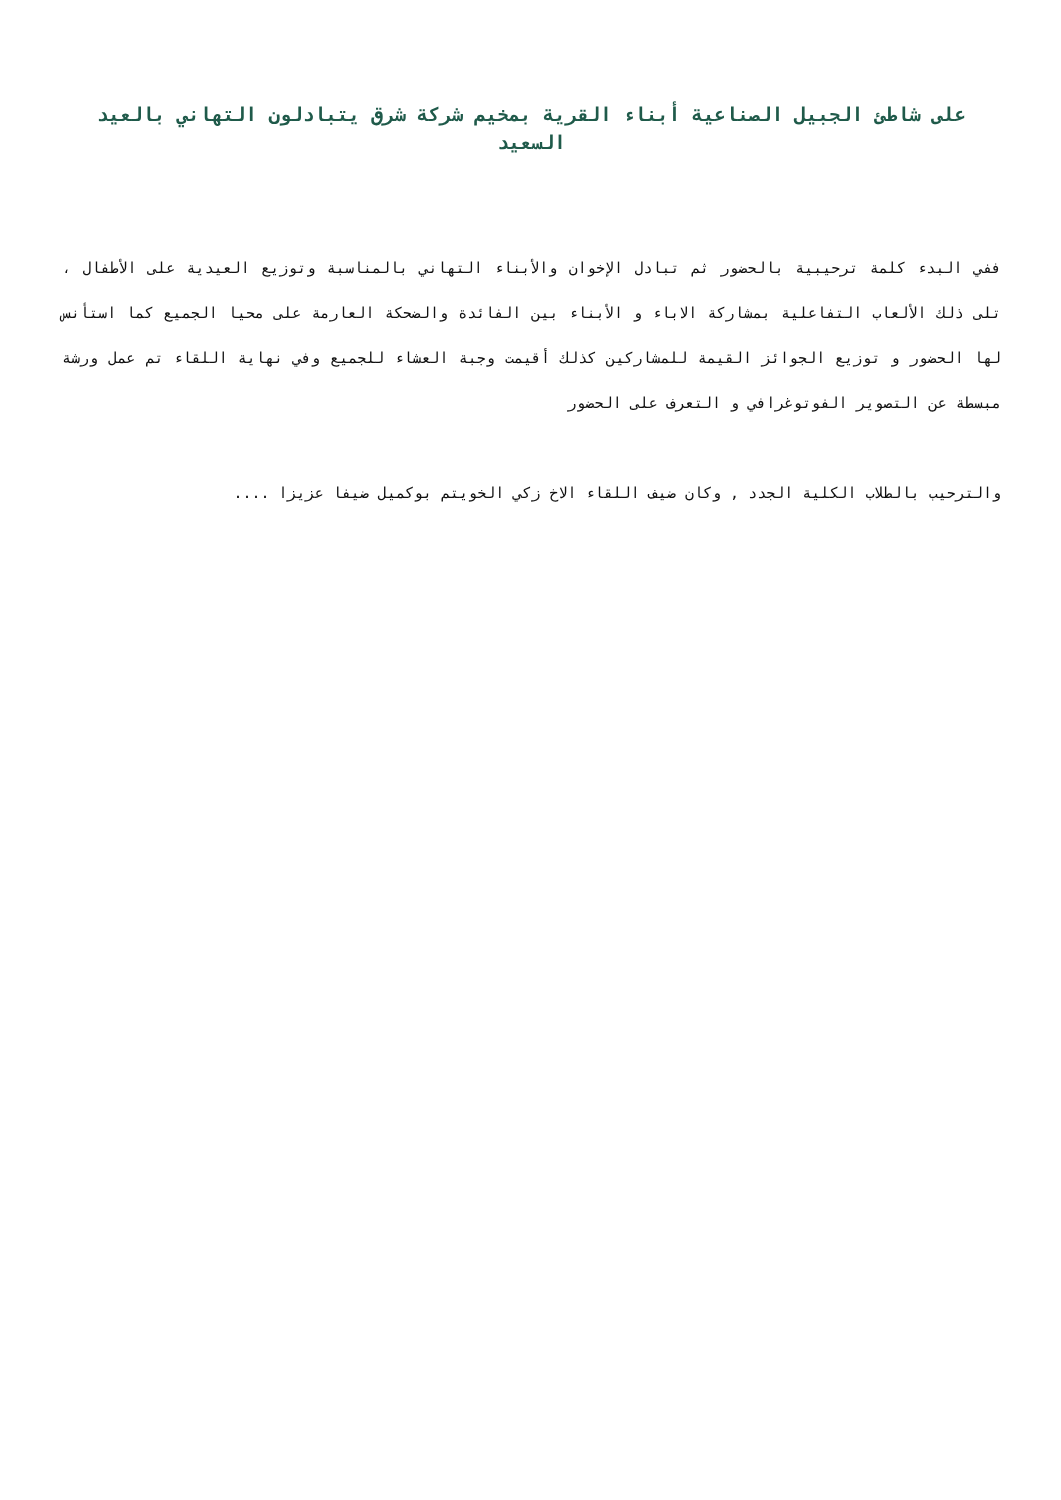على شاطئ الجبيل الصناعية أبناء القرية بمخيم شركة شرق يتبادلون التهاني بالعيد السعيد
ففي البدء كلمة ترحيبية بالحضور ثم تبادل الإخوان والأبناء التهاني بالمناسبة وتوزيع العيدية على الأطفال ، تلى ذلك الألعاب التفاعلية بمشاركة الاباء و الأبناء بين الفائدة والضحكة العارمة على محيا الجميع كما استأنس لها الحضور و توزيع الجوائز القيمة للمشاركين كذلك أقيمت وجبة العشاء للجميع وفي نهاية اللقاء تم عمل ورشة مبسطة عن التصوير الفوتوغرافي و التعرف على الحضور
والترحيب بالطلاب الكلية الجدد , وكان ضيف اللقاء الاخ زكي الخويتم بوكميل ضيفا عزيزا ....